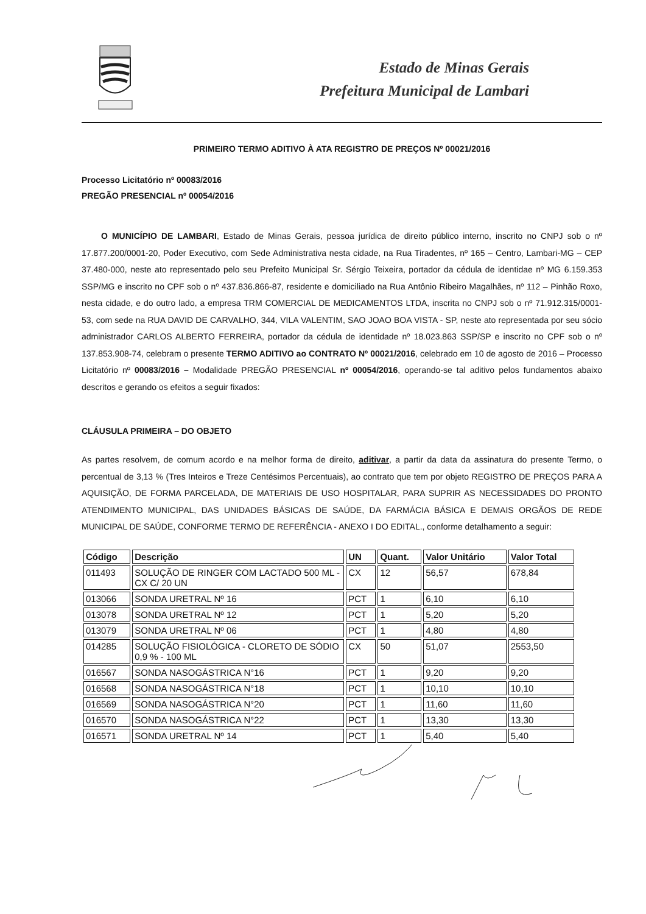Estado de Minas Gerais
Prefeitura Municipal de Lambari
PRIMEIRO TERMO ADITIVO À ATA REGISTRO DE PREÇOS Nº 00021/2016
Processo Licitatório nº 00083/2016
PREGÃO PRESENCIAL nº 00054/2016
O MUNICÍPIO DE LAMBARI, Estado de Minas Gerais, pessoa jurídica de direito público interno, inscrito no CNPJ sob o nº 17.877.200/0001-20, Poder Executivo, com Sede Administrativa nesta cidade, na Rua Tiradentes, nº 165 – Centro, Lambari-MG – CEP 37.480-000, neste ato representado pelo seu Prefeito Municipal Sr. Sérgio Teixeira, portador da cédula de identidae nº MG 6.159.353 SSP/MG e inscrito no CPF sob o nº 437.836.866-87, residente e domiciliado na Rua Antônio Ribeiro Magalhães, nº 112 – Pinhão Roxo, nesta cidade, e do outro lado, a empresa TRM COMERCIAL DE MEDICAMENTOS LTDA, inscrita no CNPJ sob o nº 71.912.315/0001-53, com sede na RUA DAVID DE CARVALHO, 344, VILA VALENTIM, SAO JOAO BOA VISTA - SP, neste ato representada por seu sócio administrador CARLOS ALBERTO FERREIRA, portador da cédula de identidade nº 18.023.863 SSP/SP e inscrito no CPF sob o nº 137.853.908-74, celebram o presente TERMO ADITIVO ao CONTRATO Nº 00021/2016, celebrado em 10 de agosto de 2016 – Processo Licitatório nº 00083/2016 – Modalidade PREGÃO PRESENCIAL nº 00054/2016, operando-se tal aditivo pelos fundamentos abaixo descritos e gerando os efeitos a seguir fixados:
CLÁUSULA PRIMEIRA – DO OBJETO
As partes resolvem, de comum acordo e na melhor forma de direito, aditivar, a partir da data da assinatura do presente Termo, o percentual de 3,13 % (Tres Inteiros e Treze Centésimos Percentuais), ao contrato que tem por objeto REGISTRO DE PREÇOS PARA A AQUISIÇÃO, DE FORMA PARCELADA, DE MATERIAIS DE USO HOSPITALAR, PARA SUPRIR AS NECESSIDADES DO PRONTO ATENDIMENTO MUNICIPAL, DAS UNIDADES BÁSICAS DE SAÚDE, DA FARMÁCIA BÁSICA E DEMAIS ORGÃOS DE REDE MUNICIPAL DE SAÚDE, CONFORME TERMO DE REFERÊNCIA - ANEXO I DO EDITAL., conforme detalhamento a seguir:
| Código | Descrição | UN | Quant. | Valor Unitário | Valor Total |
| --- | --- | --- | --- | --- | --- |
| 011493 | SOLUÇÃO DE RINGER COM LACTADO 500 ML - CX C/ 20 UN | CX | 12 | 56,57 | 678,84 |
| 013066 | SONDA URETRAL Nº 16 | PCT | 1 | 6,10 | 6,10 |
| 013078 | SONDA URETRAL Nº 12 | PCT | 1 | 5,20 | 5,20 |
| 013079 | SONDA URETRAL Nº 06 | PCT | 1 | 4,80 | 4,80 |
| 014285 | SOLUÇÃO FISIOLÓGICA - CLORETO DE SÓDIO 0,9 % - 100 ML | CX | 50 | 51,07 | 2553,50 |
| 016567 | SONDA NASOGÁSTRICA N°16 | PCT | 1 | 9,20 | 9,20 |
| 016568 | SONDA NASOGÁSTRICA N°18 | PCT | 1 | 10,10 | 10,10 |
| 016569 | SONDA NASOGÁSTRICA N°20 | PCT | 1 | 11,60 | 11,60 |
| 016570 | SONDA NASOGÁSTRICA N°22 | PCT | 1 | 13,30 | 13,30 |
| 016571 | SONDA URETRAL Nº 14 | PCT | 1 | 5,40 | 5,40 |